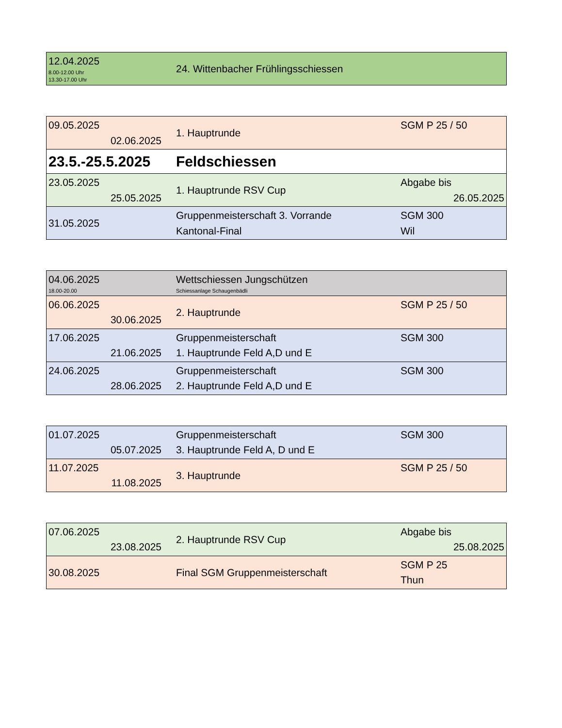| 12.04.2025 8.00-12.00 Uhr 13.30-17.00 Uhr | 24. Wittenbacher Frühlingsschiessen |
| 09.05.2025 02.06.2025 | 1. Hauptrunde | SGM P 25 / 50 |
| 23.5.-25.5.2025 | Feldschiessen | |
| 23.05.2025 25.05.2025 | 1. Hauptrunde RSV Cup | Abgabe bis 26.05.2025 |
| 31.05.2025 | Gruppenmeisterschaft 3. Vorrande Kantonal-Final | SGM 300 Wil |
| 04.06.2025 18.00-20.00 | Wettschiessen Jungschützen Schiessanlage Schaugenbädli | |
| 06.06.2025 30.06.2025 | 2. Hauptrunde | SGM P 25 / 50 |
| 17.06.2025 21.06.2025 | Gruppenmeisterschaft 1. Hauptrunde Feld A,D und E | SGM 300 |
| 24.06.2025 28.06.2025 | Gruppenmeisterschaft 2. Hauptrunde Feld A,D und E | SGM 300 |
| 01.07.2025 05.07.2025 | Gruppenmeisterschaft 3. Hauptrunde Feld A, D und E | SGM 300 |
| 11.07.2025 11.08.2025 | 3. Hauptrunde | SGM P 25 / 50 |
| 07.06.2025 23.08.2025 | 2. Hauptrunde RSV Cup | Abgabe bis 25.08.2025 |
| 30.08.2025 | Final SGM Gruppenmeisterschaft | SGM P 25 Thun |